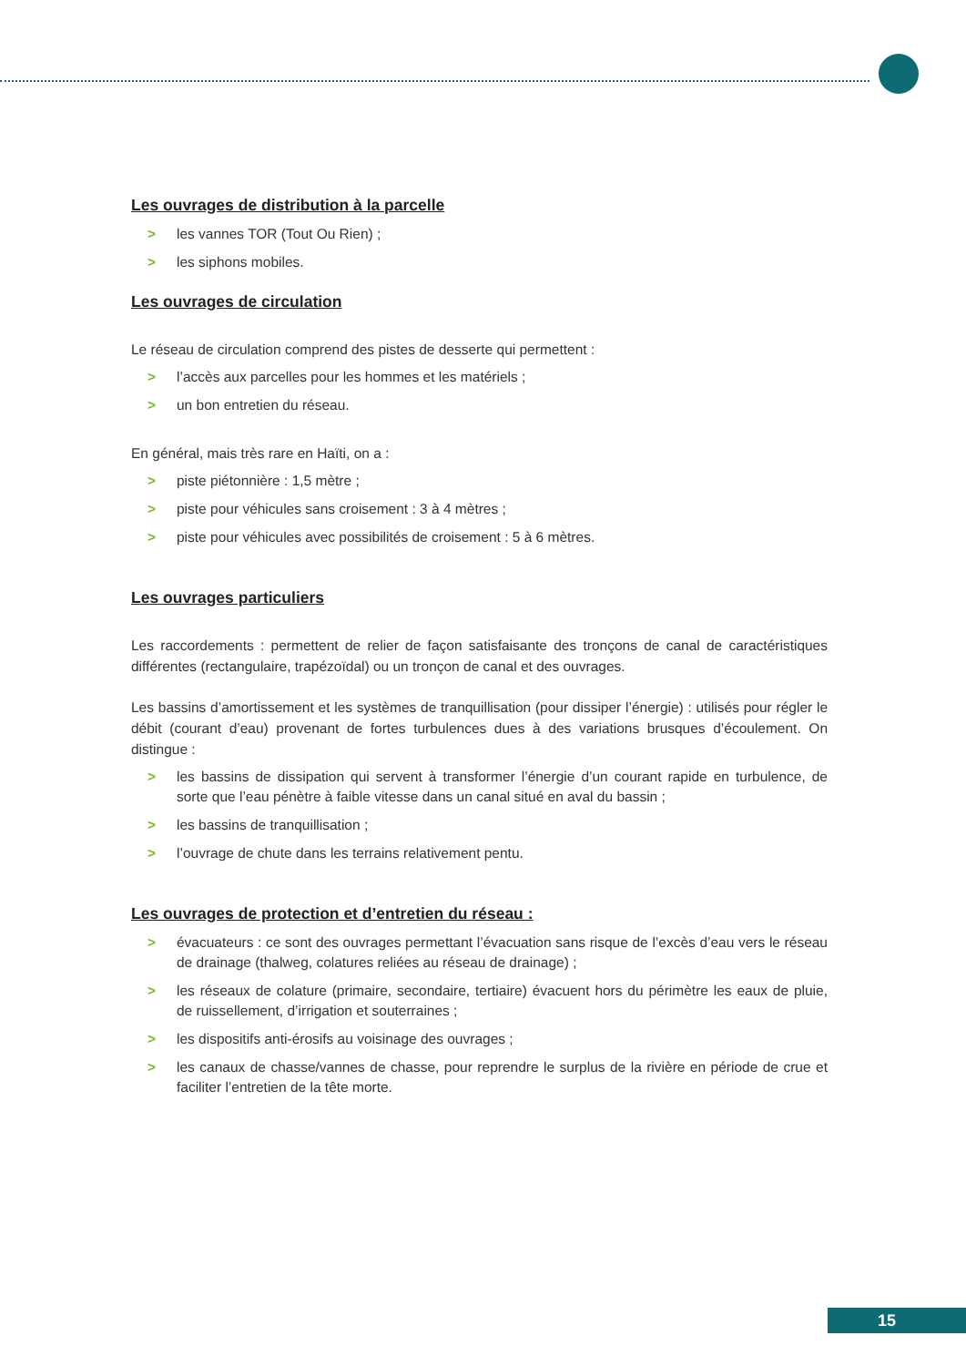Les ouvrages de distribution à la parcelle
> les vannes TOR (Tout Ou Rien) ;
> les siphons mobiles.
Les ouvrages de circulation
Le réseau de circulation comprend des pistes de desserte qui permettent :
> l’accès aux parcelles pour les hommes et les matériels ;
> un bon entretien du réseau.
En général, mais très rare en Haïti, on a :
> piste piétonnière : 1,5 mètre ;
> piste pour véhicules sans croisement : 3 à 4 mètres ;
> piste pour véhicules avec possibilités de croisement : 5 à 6 mètres.
Les ouvrages particuliers
Les raccordements : permettent de relier de façon satisfaisante des tronçons de canal de caractéristiques différentes (rectangulaire, trapézoïdal) ou un tronçon de canal et des ouvrages.
Les bassins d’amortissement et les systèmes de tranquillisation (pour dissiper l’énergie) : utilisés pour régler le débit (courant d’eau) provenant de fortes turbulences dues à des variations brusques d’écoulement. On distingue :
> les bassins de dissipation qui servent à transformer l’énergie d’un courant rapide en turbulence, de sorte que l’eau pénètre à faible vitesse dans un canal situé en aval du bassin ;
> les bassins de tranquillisation ;
> l’ouvrage de chute dans les terrains relativement pentu.
Les ouvrages de protection et d’entretien du réseau :
> évacuateurs : ce sont des ouvrages permettant l’évacuation sans risque de l’excès d’eau vers le réseau de drainage (thalweg, colatures reliées au réseau de drainage) ;
> les réseaux de colature (primaire, secondaire, tertiaire) évacuent hors du périmètre les eaux de pluie, de ruissellement, d’irrigation et souterraines ;
> les dispositifs anti-érosifs au voisinage des ouvrages ;
> les canaux de chasse/vannes de chasse, pour reprendre le surplus de la rivière en période de crue et faciliter l’entretien de la tête morte.
15